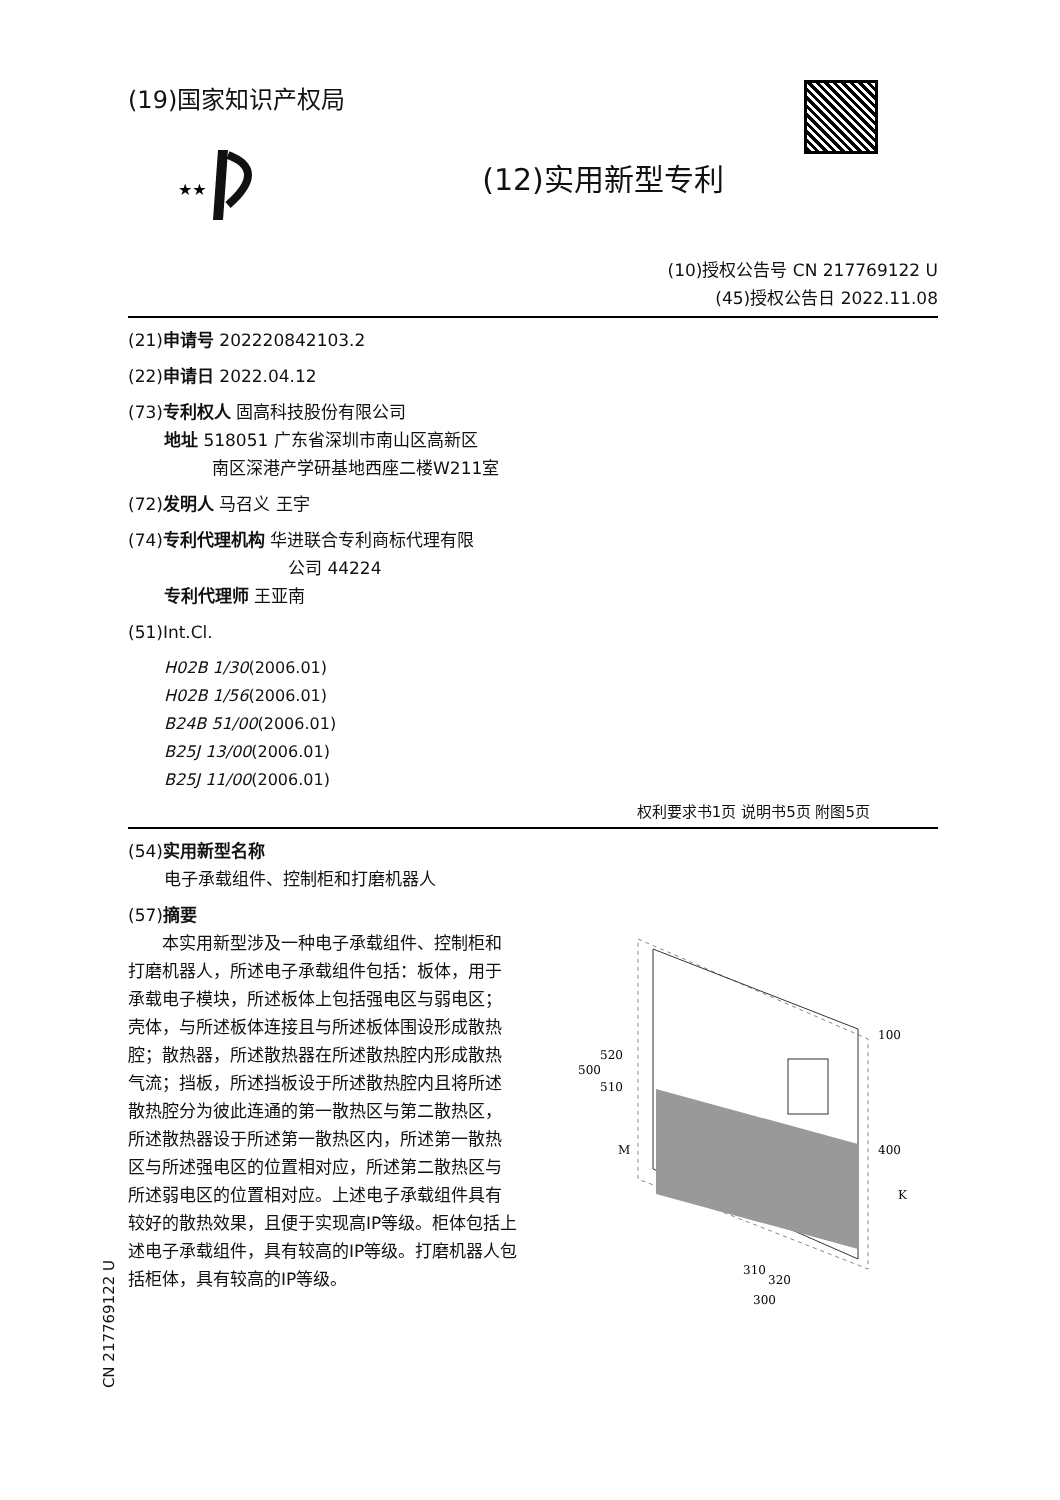(19)国家知识产权局
★★
(12)实用新型专利
(10)授权公告号 CN 217769122 U
(45)授权公告日 2022.11.08
(21)申请号 202220842103.2
(22)申请日 2022.04.12
(73)专利权人 固高科技股份有限公司
地址 518051 广东省深圳市南山区高新区
南区深港产学研基地西座二楼W211室
(72)发明人 马召义 王宇
(74)专利代理机构 华进联合专利商标代理有限
公司 44224
专利代理师 王亚南
(51)Int.Cl.
H02B 1/30(2006.01)
H02B 1/56(2006.01)
B24B 51/00(2006.01)
B25J 13/00(2006.01)
B25J 11/00(2006.01)
权利要求书1页 说明书5页 附图5页
(54)实用新型名称
电子承载组件、控制柜和打磨机器人
(57)摘要
　　本实用新型涉及一种电子承载组件、控制柜和打磨机器人，所述电子承载组件包括：板体，用于承载电子模块，所述板体上包括强电区与弱电区；壳体，与所述板体连接且与所述板体围设形成散热腔；散热器，所述散热器在所述散热腔内形成散热气流；挡板，所述挡板设于所述散热腔内且将所述散热腔分为彼此连通的第一散热区与第二散热区，所述散热器设于所述第一散热区内，所述第一散热区与所述强电区的位置相对应，所述第二散热区与所述弱电区的位置相对应。上述电子承载组件具有较好的散热效果，且便于实现高IP等级。柜体包括上述电子承载组件，具有较高的IP等级。打磨机器人包括柜体，具有较高的IP等级。
100
500
520
510
400
M
K
310
320
300
CN 217769122 U